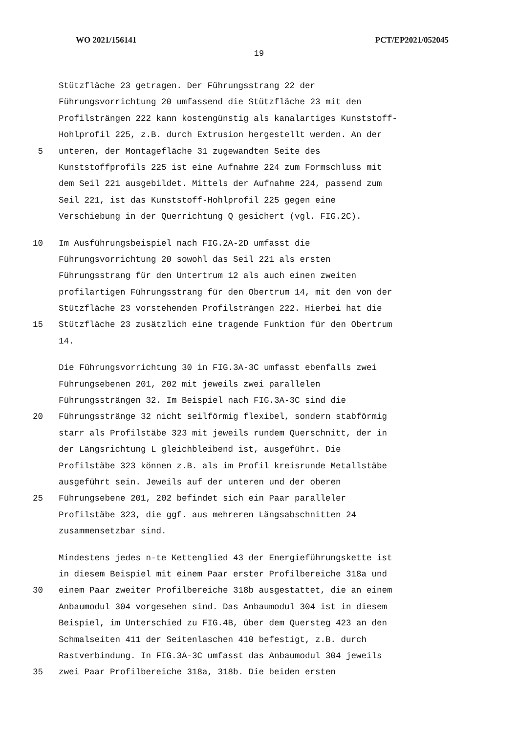WO 2021/156141 PCT/EP2021/052045
19
Stützfläche 23 getragen. Der Führungsstrang 22 der
Führungsvorrichtung 20 umfassend die Stützfläche 23 mit den
Profilsträngen 222 kann kostengünstig als kanalartiges Kunststoff-
Hohlprofil 225, z.B. durch Extrusion hergestellt werden. An der
5 unteren, der Montagefläche 31 zugewandten Seite des
Kunststoffprofils 225 ist eine Aufnahme 224 zum Formschluss mit
dem Seil 221 ausgebildet. Mittels der Aufnahme 224, passend zum
Seil 221, ist das Kunststoff-Hohlprofil 225 gegen eine
Verschiebung in der Querrichtung Q gesichert (vgl. FIG.2C).
10 Im Ausführungsbeispiel nach FIG.2A-2D umfasst die
Führungsvorrichtung 20 sowohl das Seil 221 als ersten
Führungsstrang für den Untertrum 12 als auch einen zweiten
profilartigen Führungsstrang für den Obertrum 14, mit den von der
Stützfläche 23 vorstehenden Profilsträngen 222. Hierbei hat die
15 Stützfläche 23 zusätzlich eine tragende Funktion für den Obertrum
14.
Die Führungsvorrichtung 30 in FIG.3A-3C umfasst ebenfalls zwei
Führungsebenen 201, 202 mit jeweils zwei parallelen
Führungssträngen 32. Im Beispiel nach FIG.3A-3C sind die
20 Führungsstränge 32 nicht seilförmig flexibel, sondern stabförmig
starr als Profilstäbe 323 mit jeweils rundem Querschnitt, der in
der Längsrichtung L gleichbleibend ist, ausgeführt. Die
Profilstäbe 323 können z.B. als im Profil kreisrunde Metallstäbe
ausgeführt sein. Jeweils auf der unteren und der oberen
25 Führungsebene 201, 202 befindet sich ein Paar paralleler
Profilstäbe 323, die ggf. aus mehreren Längsabschnitten 24
zusammensetzbar sind.
Mindestens jedes n-te Kettenglied 43 der Energieführungskette ist
in diesem Beispiel mit einem Paar erster Profilbereiche 318a und
30 einem Paar zweiter Profilbereiche 318b ausgestattet, die an einem
Anbaumodul 304 vorgesehen sind. Das Anbaumodul 304 ist in diesem
Beispiel, im Unterschied zu FIG.4B, über dem Quersteg 423 an den
Schmalseiten 411 der Seitenlaschen 410 befestigt, z.B. durch
Rastverbindung. In FIG.3A-3C umfasst das Anbaumodul 304 jeweils
35 zwei Paar Profilbereiche 318a, 318b. Die beiden ersten